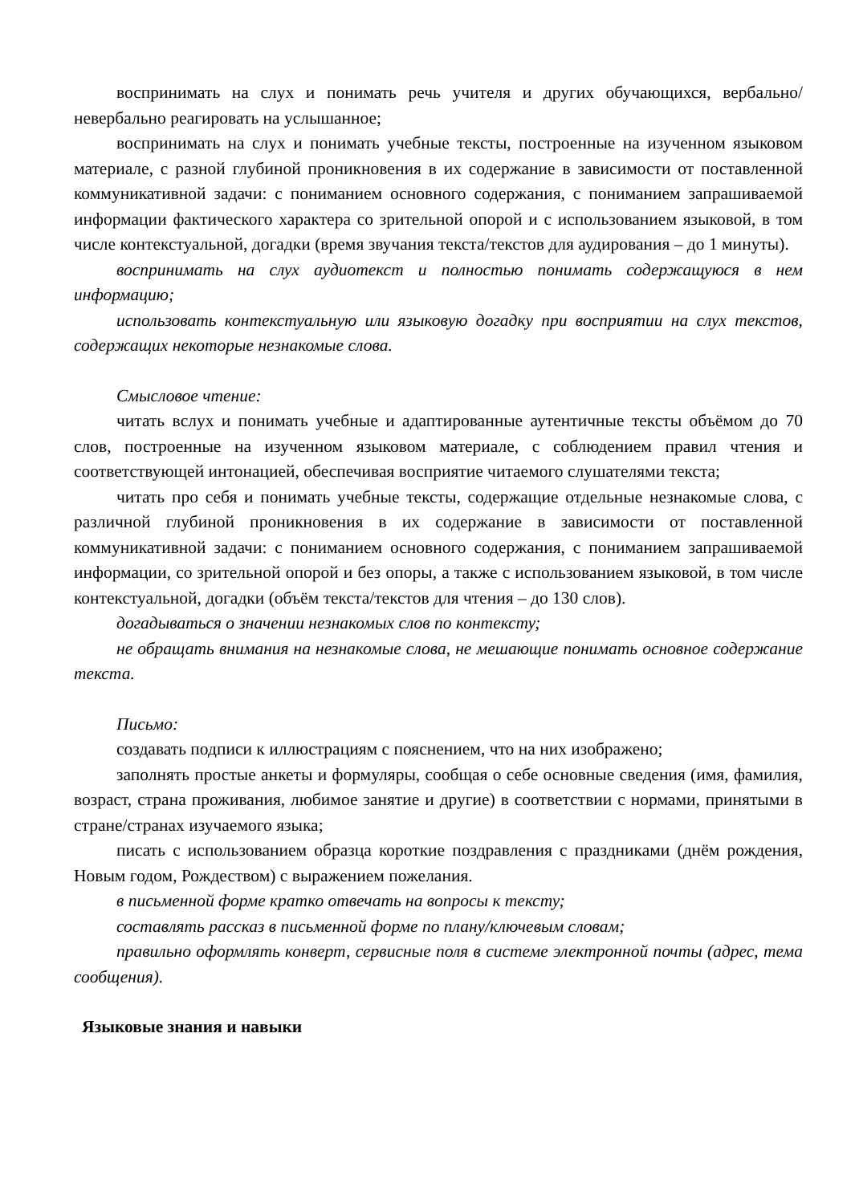воспринимать на слух и понимать речь учителя и других обучающихся, вербально/невербально реагировать на услышанное;
воспринимать на слух и понимать учебные тексты, построенные на изученном языковом материале, с разной глубиной проникновения в их содержание в зависимости от поставленной коммуникативной задачи: с пониманием основного содержания, с пониманием запрашиваемой информации фактического характера со зрительной опорой и с использованием языковой, в том числе контекстуальной, догадки (время звучания текста/текстов для аудирования – до 1 минуты).
воспринимать на слух аудиотекст и полностью понимать содержащуюся в нем информацию;
использовать контекстуальную или языковую догадку при восприятии на слух текстов, содержащих некоторые незнакомые слова.
Смысловое чтение:
читать вслух и понимать учебные и адаптированные аутентичные тексты объёмом до 70 слов, построенные на изученном языковом материале, с соблюдением правил чтения и соответствующей интонацией, обеспечивая восприятие читаемого слушателями текста;
читать про себя и понимать учебные тексты, содержащие отдельные незнакомые слова, с различной глубиной проникновения в их содержание в зависимости от поставленной коммуникативной задачи: с пониманием основного содержания, с пониманием запрашиваемой информации, со зрительной опорой и без опоры, а также с использованием языковой, в том числе контекстуальной, догадки (объём текста/текстов для чтения – до 130 слов).
догадываться о значении незнакомых слов по контексту;
не обращать внимания на незнакомые слова, не мешающие понимать основное содержание текста.
Письмо:
создавать подписи к иллюстрациям с пояснением, что на них изображено;
заполнять простые анкеты и формуляры, сообщая о себе основные сведения (имя, фамилия, возраст, страна проживания, любимое занятие и другие) в соответствии с нормами, принятыми в стране/странах изучаемого языка;
писать с использованием образца короткие поздравления с праздниками (днём рождения, Новым годом, Рождеством) с выражением пожелания.
в письменной форме кратко отвечать на вопросы к тексту;
составлять рассказ в письменной форме по плану/ключевым словам;
правильно оформлять конверт, сервисные поля в системе электронной почты (адрес, тема сообщения).
Языковые знания и навыки